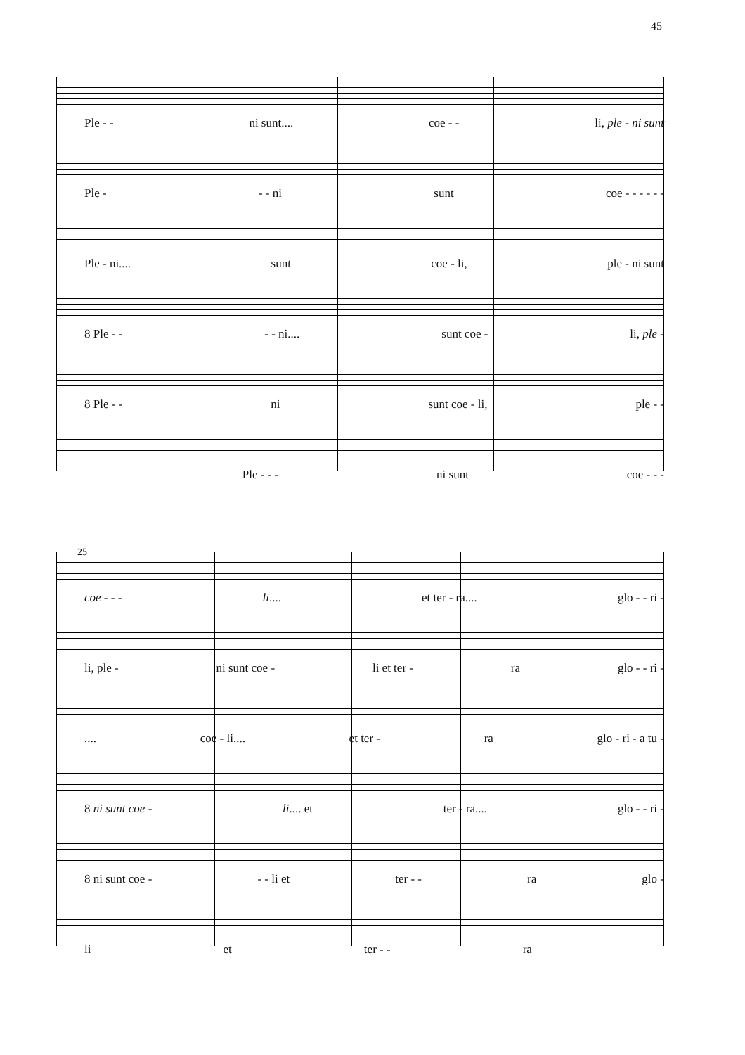45
Ple - - ni sunt.... coe - - li, ple - ni sunt
Ple - - - ni sunt coe - - - - - -
Ple - ni.... sunt coe - li, ple - ni sunt
8 Ple - - - - ni.... sunt coe - li, ple -
8 Ple - - ni sunt coe - li, ple - -
Ple - - - ni sunt coe - - -
25
coe - - - li.... et ter - ra.... glo - - ri -
li, ple - ni sunt coe - li et ter - ra glo - - ri -
.... coe - li.... et ter - ra glo - ri - a tu -
8 ni sunt coe - li.... et ter - ra.... glo - - ri -
8 ni sunt coe - - - li et ter - - ra glo -
li et ter - - ra